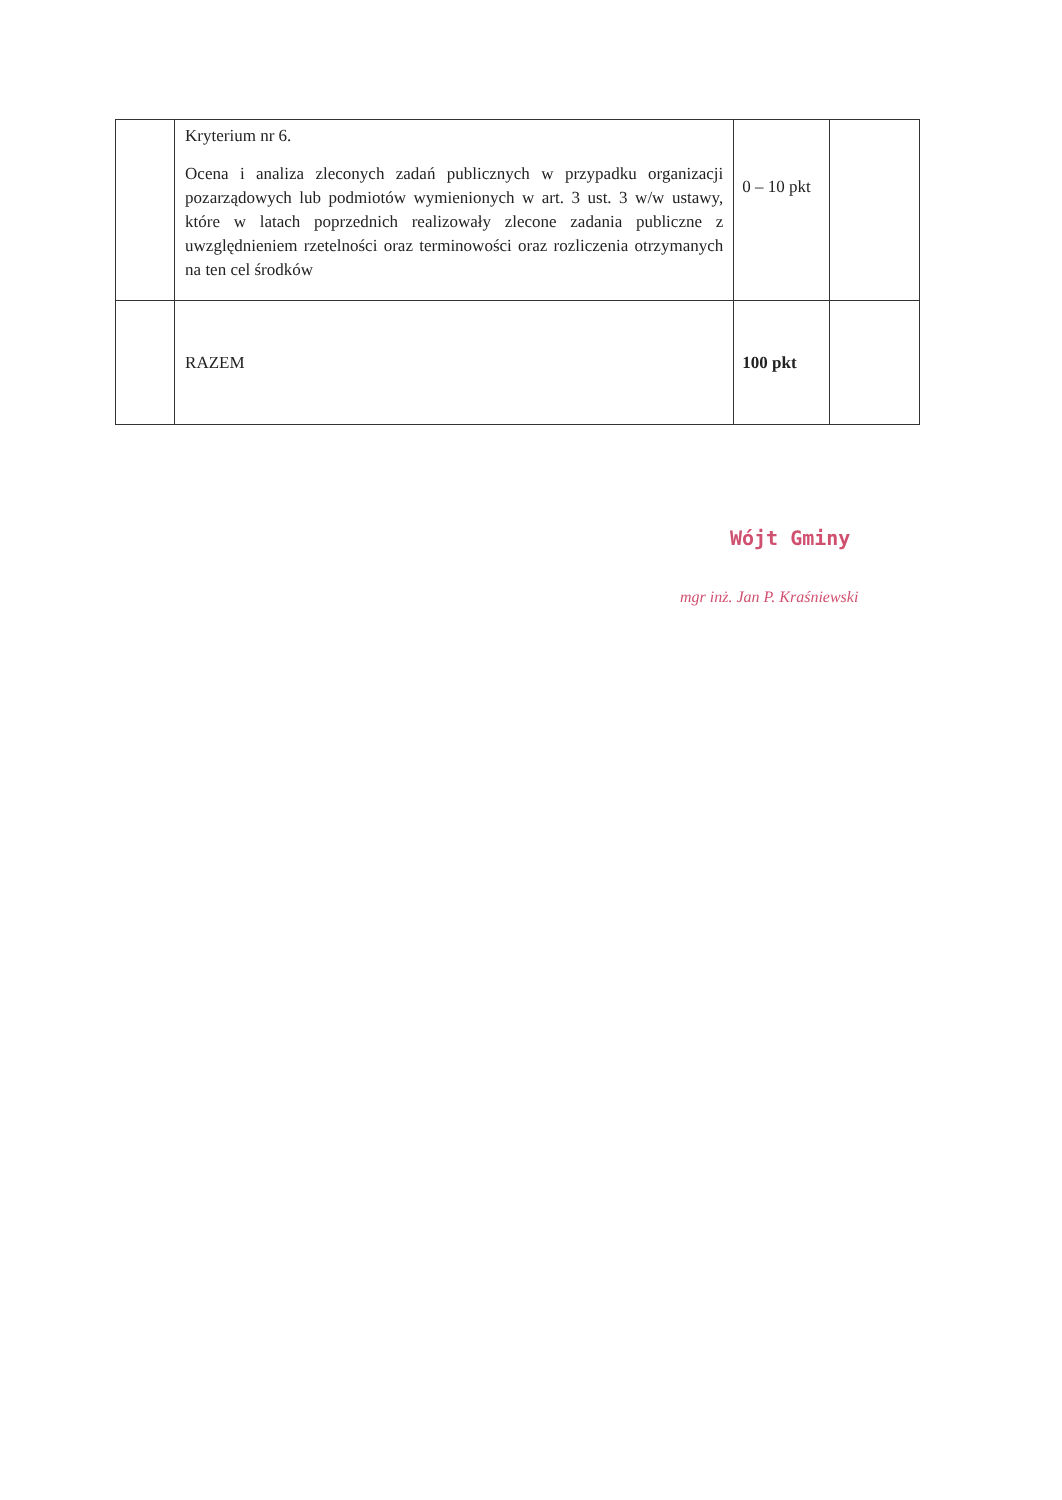| | Kryterium nr 6. Ocena i analiza zleconych zadań publicznych w przypadku organizacji pozarządowych lub podmiotów wymienionych w art. 3 ust. 3 w/w ustawy, które w latach poprzednich realizowały zlecone zadania publiczne z uwzględnieniem rzetelności oraz terminowości oraz rozliczenia otrzymanych na ten cel środków | 0 – 10 pkt | |
| | RAZEM | 100 pkt | |
Wójt Gminy
mgr inż. Jan P. Kraśniewski